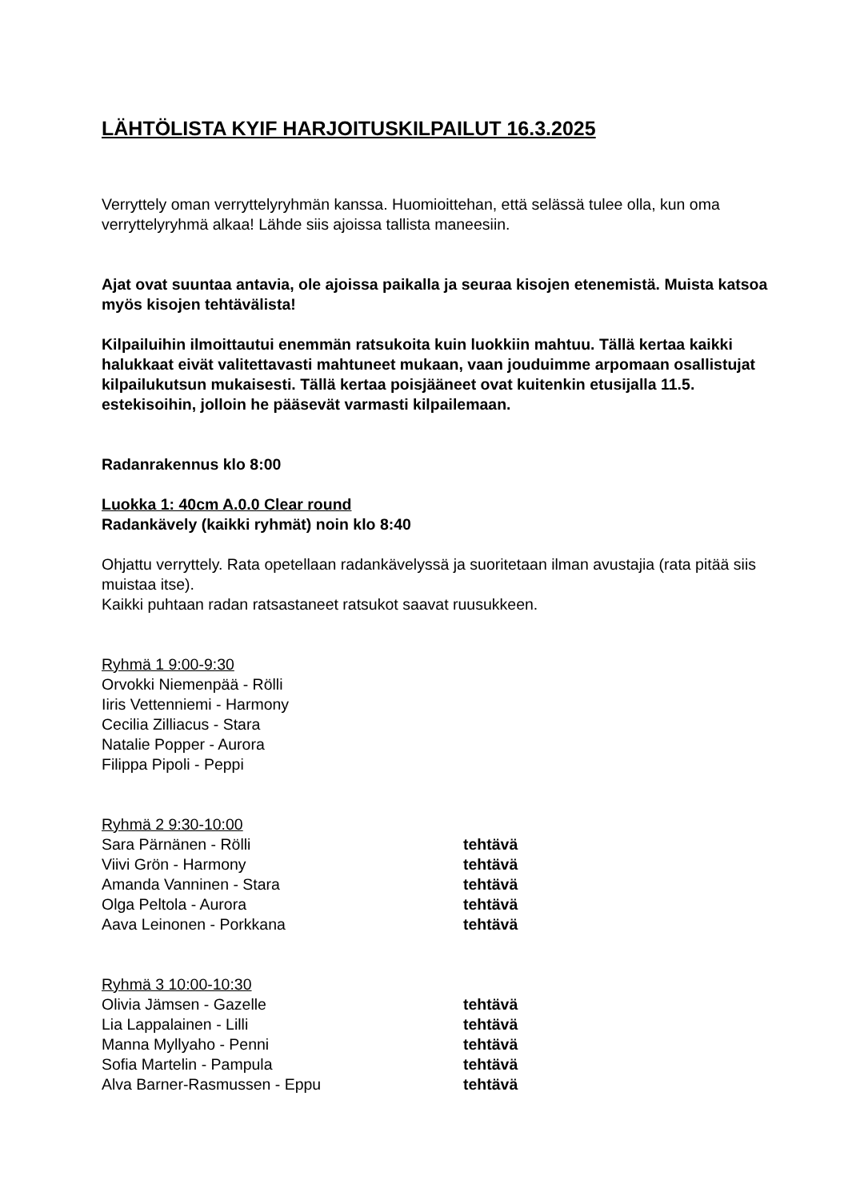LÄHTÖLISTA KYIF HARJOITUSKILPAILUT 16.3.2025
Verryttely oman verryttelyryhmän kanssa. Huomioittehan, että selässä tulee olla, kun oma verryttelyryhmä alkaa! Lähde siis ajoissa tallista maneesiin.
Ajat ovat suuntaa antavia, ole ajoissa paikalla ja seuraa kisojen etenemistä. Muista katsoa myös kisojen tehtävälista!
Kilpailuihin ilmoittautui enemmän ratsukoita kuin luokkiin mahtuu. Tällä kertaa kaikki halukkaat eivät valitettavasti mahtuneet mukaan, vaan jouduimme arpomaan osallistujat kilpailukutsun mukaisesti. Tällä kertaa poisjääneet ovat kuitenkin etusijalla 11.5. estekisoihin, jolloin he pääsevät varmasti kilpailemaan.
Radanrakennus klo 8:00
Luokka 1: 40cm A.0.0 Clear round
Radankävely (kaikki ryhmät) noin klo 8:40
Ohjattu verryttely. Rata opetellaan radankävelyssä ja suoritetaan ilman avustajia (rata pitää siis muistaa itse).
Kaikki puhtaan radan ratsastaneet ratsukot saavat ruusukkeen.
Ryhmä 1 9:00-9:30
Orvokki Niemenpää - Rölli
Iiris Vettenniemi - Harmony
Cecilia Zilliacus - Stara
Natalie Popper - Aurora
Filippa Pipoli - Peppi
Ryhmä 2 9:30-10:00
Sara Pärnänen - Rölli tehtävä
Viivi Grön - Harmony tehtävä
Amanda Vanninen - Stara tehtävä
Olga Peltola - Aurora tehtävä
Aava Leinonen - Porkkana tehtävä
Ryhmä 3 10:00-10:30
Olivia Jämsen - Gazelle tehtävä
Lia Lappalainen - Lilli tehtävä
Manna Myllyaho - Penni tehtävä
Sofia Martelin - Pampula tehtävä
Alva Barner-Rasmussen - Eppu tehtävä